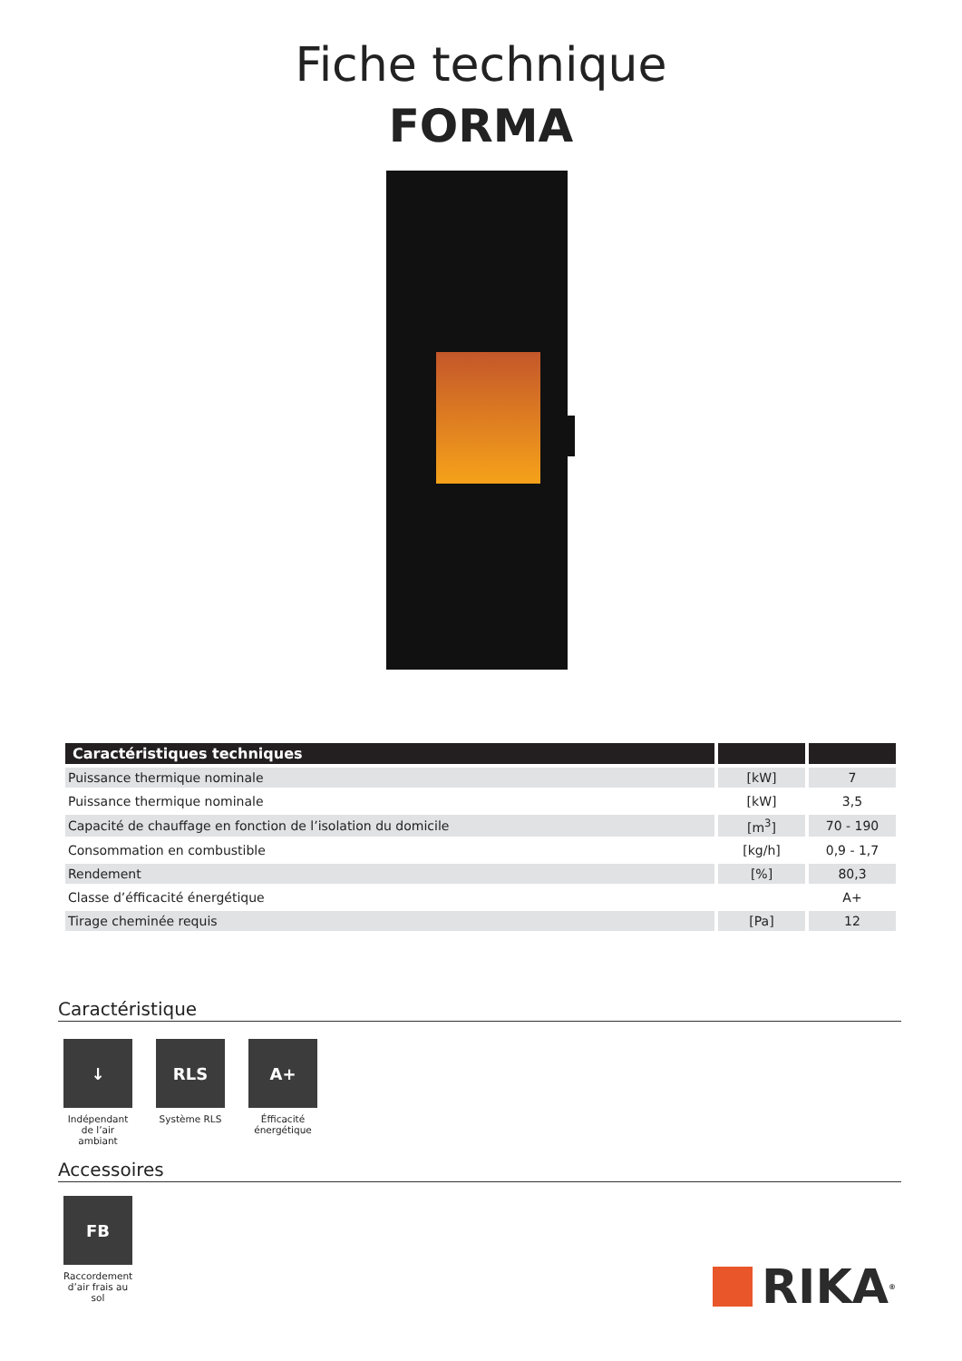Fiche technique
FORMA
| Caractéristiques techniques | | |
| --- | --- | --- |
| Puissance thermique nominale | [kW] | 7 |
| Puissance thermique nominale | [kW] | 3,5 |
| Capacité de chauffage en fonction de l’isolation du domicile | [m<sup>3</sup>] | 70 - 190 |
| Consommation en combustible | [kg/h] | 0,9 - 1,7 |
| Rendement | [%] | 80,3 |
| Classe d’éfficacité énergétique | | A+ |
| Tirage cheminée requis | [Pa] | 12 |
Caractéristique
↓
Indépendant de l’air ambiant
RLS
Système RLS
A+
Éfficacité énergétique
Accessoires
FB
Raccordement d’air frais au sol
RIKA<sup>®</sup>